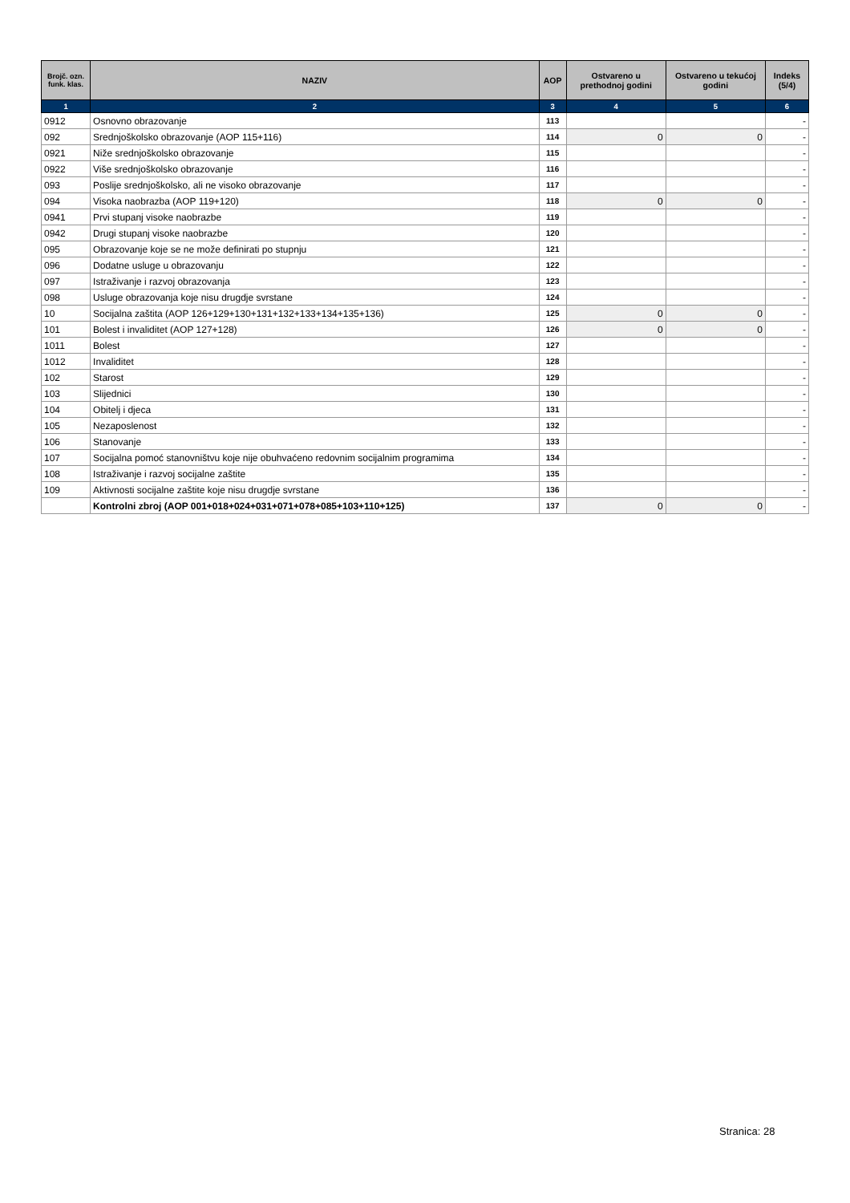| Brojč. ozn. funk. klas. | NAZIV | AOP | Ostvareno u prethodnoj godini | Ostvareno u tekućoj godini | Indeks (5/4) |
| --- | --- | --- | --- | --- | --- |
| 1 | 2 | 3 | 4 | 5 | 6 |
| 0912 | Osnovno obrazovanje | 113 | | | - |
| 092 | Srednjoškolsko obrazovanje (AOP 115+116) | 114 | 0 | 0 | - |
| 0921 | Niže srednjoškolsko obrazovanje | 115 | | | - |
| 0922 | Više srednjoškolsko obrazovanje | 116 | | | - |
| 093 | Poslije srednjoškolsko, ali ne visoko obrazovanje | 117 | | | - |
| 094 | Visoka naobrazba (AOP 119+120) | 118 | 0 | 0 | - |
| 0941 | Prvi stupanj visoke naobrazbe | 119 | | | - |
| 0942 | Drugi stupanj visoke naobrazbe | 120 | | | - |
| 095 | Obrazovanje koje se ne može definirati po stupnju | 121 | | | - |
| 096 | Dodatne usluge u obrazovanju | 122 | | | - |
| 097 | Istraživanje i razvoj obrazovanja | 123 | | | - |
| 098 | Usluge obrazovanja koje nisu drugdje svrstane | 124 | | | - |
| 10 | Socijalna zaštita (AOP 126+129+130+131+132+133+134+135+136) | 125 | 0 | 0 | - |
| 101 | Bolest i invaliditet (AOP 127+128) | 126 | 0 | 0 | - |
| 1011 | Bolest | 127 | | | - |
| 1012 | Invaliditet | 128 | | | - |
| 102 | Starost | 129 | | | - |
| 103 | Slijednici | 130 | | | - |
| 104 | Obitelj i djeca | 131 | | | - |
| 105 | Nezaposlenost | 132 | | | - |
| 106 | Stanovanje | 133 | | | - |
| 107 | Socijalna pomoć stanovništvu koje nije obuhvaćeno redovnim socijalnim programima | 134 | | | - |
| 108 | Istraživanje i razvoj socijalne zaštite | 135 | | | - |
| 109 | Aktivnosti socijalne zaštite koje nisu drugdje svrstane | 136 | | | - |
| | Kontrolni zbroj (AOP 001+018+024+031+071+078+085+103+110+125) | 137 | 0 | 0 | - |
Stranica: 28